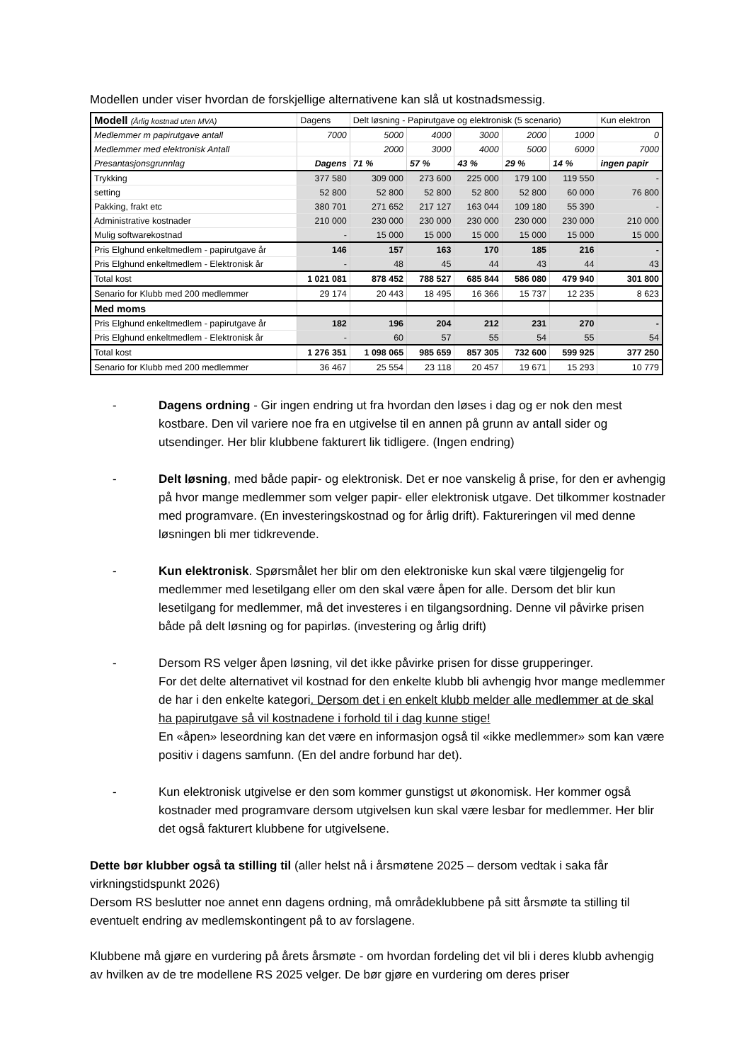Modellen under viser hvordan de forskjellige alternativene kan slå ut kostnadsmessig.
| Modell (Årlig kostnad uten MVA) | Dagens | Delt løsning - Papirutgave og elektronisk (5 scenario) | | | | | Kun elektron |
| Medlemmer m papirutgave antall | 7000 | 5000 | 4000 | 3000 | 2000 | 1000 | 0 |
| Medlemmer med elektronisk Antall | | 2000 | 3000 | 4000 | 5000 | 6000 | 7000 |
| Presantasjonsgrunnlag | Dagens | 71 % | 57 % | 43 % | 29 % | 14 % | ingen papir |
| Trykking | 377 580 | 309 000 | 273 600 | 225 000 | 179 100 | 119 550 | - |
| setting | 52 800 | 52 800 | 52 800 | 52 800 | 52 800 | 60 000 | 76 800 |
| Pakking, frakt etc | 380 701 | 271 652 | 217 127 | 163 044 | 109 180 | 55 390 | - |
| Administrative kostnader | 210 000 | 230 000 | 230 000 | 230 000 | 230 000 | 230 000 | 210 000 |
| Mulig softwarekostnad | - | 15 000 | 15 000 | 15 000 | 15 000 | 15 000 | 15 000 |
| Pris Elghund enkeltmedlem - papirutgave år | 146 | 157 | 163 | 170 | 185 | 216 | - |
| Pris Elghund enkeltmedlem - Elektronisk år | - | 48 | 45 | 44 | 43 | 44 | 43 |
| Total kost | 1 021 081 | 878 452 | 788 527 | 685 844 | 586 080 | 479 940 | 301 800 |
| Senario for Klubb med 200 medlemmer | 29 174 | 20 443 | 18 495 | 16 366 | 15 737 | 12 235 | 8 623 |
| Med moms | | | | | | | |
| Pris Elghund enkeltmedlem - papirutgave år | 182 | 196 | 204 | 212 | 231 | 270 | - |
| Pris Elghund enkeltmedlem - Elektronisk år | - | 60 | 57 | 55 | 54 | 55 | 54 |
| Total kost | 1 276 351 | 1 098 065 | 985 659 | 857 305 | 732 600 | 599 925 | 377 250 |
| Senario for Klubb med 200 medlemmer | 36 467 | 25 554 | 23 118 | 20 457 | 19 671 | 15 293 | 10 779 |
- Dagens ordning - Gir ingen endring ut fra hvordan den løses i dag og er nok den mest kostbare. Den vil variere noe fra en utgivelse til en annen på grunn av antall sider og utsendinger. Her blir klubbene fakturert lik tidligere. (Ingen endring)
- Delt løsning, med både papir- og elektronisk. Det er noe vanskelig å prise, for den er avhengig på hvor mange medlemmer som velger papir- eller elektronisk utgave. Det tilkommer kostnader med programvare. (En investeringskostnad og for årlig drift). Faktureringen vil med denne løsningen bli mer tidkrevende.
- Kun elektronisk. Spørsmålet her blir om den elektroniske kun skal være tilgjengelig for medlemmer med lesetilgang eller om den skal være åpen for alle. Dersom det blir kun lesetilgang for medlemmer, må det investeres i en tilgangsordning. Denne vil påvirke prisen både på delt løsning og for papirløs. (investering og årlig drift)
- Dersom RS velger åpen løsning, vil det ikke påvirke prisen for disse grupperinger.
For det delte alternativet vil kostnad for den enkelte klubb bli avhengig hvor mange medlemmer de har i den enkelte kategori. Dersom det i en enkelt klubb melder alle medlemmer at de skal ha papirutgave så vil kostnadene i forhold til i dag kunne stige!
En «åpen» leseordning kan det være en informasjon også til «ikke medlemmer» som kan være positiv i dagens samfunn. (En del andre forbund har det).
- Kun elektronisk utgivelse er den som kommer gunstigst ut økonomisk. Her kommer også kostnader med programvare dersom utgivelsen kun skal være lesbar for medlemmer. Her blir det også fakturert klubbene for utgivelsene.
Dette bør klubber også ta stilling til (aller helst nå i årsmøtene 2025 – dersom vedtak i saka får virkningstidspunkt 2026)
Dersom RS beslutter noe annet enn dagens ordning, må områdeklubbene på sitt årsmøte ta stilling til eventuelt endring av medlemskontingent på to av forslagene.
Klubbene må gjøre en vurdering på årets årsmøte - om hvordan fordeling det vil bli i deres klubb avhengig av hvilken av de tre modellene RS 2025 velger. De bør gjøre en vurdering om deres priser